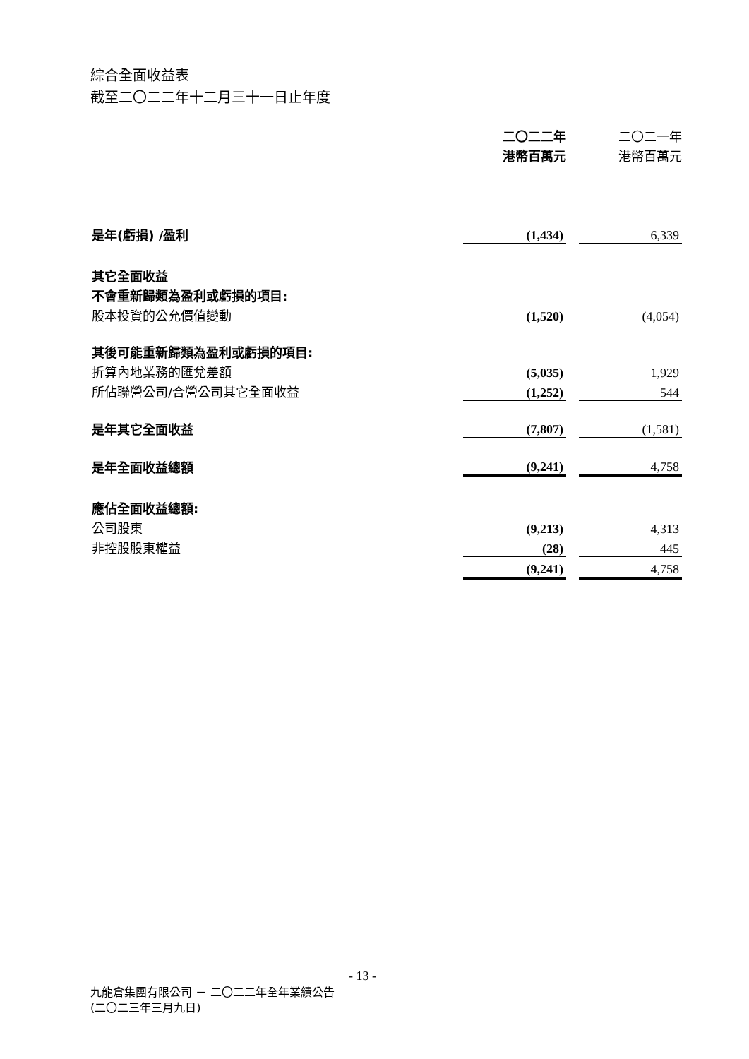綜合全面收益表
截至二〇二二年十二月三十一日止年度
| | 二〇二二年 港幣百萬元 | | 二〇二一年 港幣百萬元 |
| --- | --- | --- | --- |
| 是年(虧損) /盈利 | (1,434) | | 6,339 |
| 其它全面收益 | | | |
| 不會重新歸類為盈利或虧損的項目: | | | |
| 股本投資的公允價值變動 | (1,520) | | (4,054) |
| 其後可能重新歸類為盈利或虧損的項目: | | | |
| 折算內地業務的匯兌差額 | (5,035) | | 1,929 |
| 所佔聯營公司/合營公司其它全面收益 | (1,252) | | 544 |
| 是年其它全面收益 | (7,807) | | (1,581) |
| 是年全面收益總額 | (9,241) | | 4,758 |
| 應佔全面收益總額: | | | |
| 公司股東 | (9,213) | | 4,313 |
| 非控股股東權益 | (28) | | 445 |
| | (9,241) | | 4,758 |
- 13 -
九龍倉集團有限公司 － 二〇二二年全年業績公告
(二〇二三年三月九日)